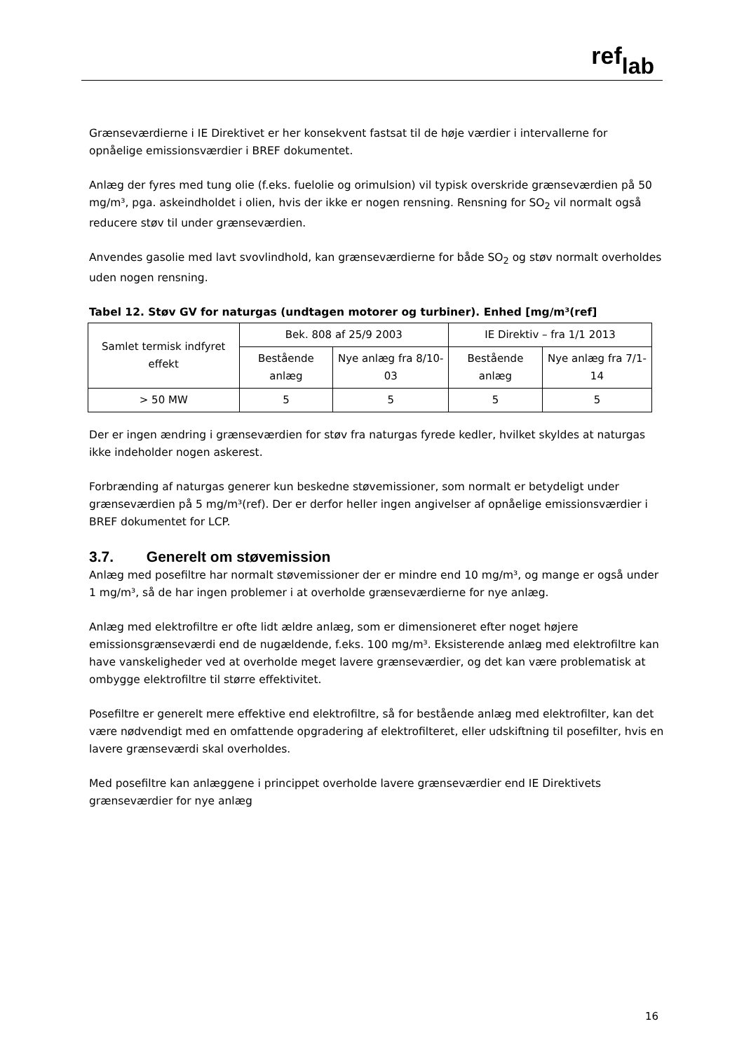ref<sub>lab</sub>
Grænseværdierne i IE Direktivet er her konsekvent fastsat til de høje værdier i intervallerne for opnåelige emissionsværdier i BREF dokumentet.
Anlæg der fyres med tung olie (f.eks. fuelolie og orimulsion) vil typisk overskride grænseværdien på 50 mg/m³, pga. askeindholdet i olien, hvis der ikke er nogen rensning. Rensning for SO<sub>2</sub> vil normalt også reducere støv til under grænseværdien.
Anvendes gasolie med lavt svovlindhold, kan grænseværdierne for både SO<sub>2</sub> og støv normalt overholdes uden nogen rensning.
Tabel 12. Støv GV for naturgas (undtagen motorer og turbiner). Enhed [mg/m³(ref]
| Samlet termisk indfyret effekt | Bek. 808 af 25/9 2003 | | IE Direktiv – fra 1/1 2013 | |
| --- | --- | --- | --- | --- |
| | Bestående anlæg | Nye anlæg fra 8/10-03 | Bestående anlæg | Nye anlæg fra 7/1-14 |
| > 50 MW | 5 | 5 | 5 | 5 |
Der er ingen ændring i grænseværdien for støv fra naturgas fyrede kedler, hvilket skyldes at naturgas ikke indeholder nogen askerest.
Forbrænding af naturgas generer kun beskedne støvemissioner, som normalt er betydeligt under grænseværdien på 5 mg/m³(ref). Der er derfor heller ingen angivelser af opnåelige emissionsværdier i BREF dokumentet for LCP.
3.7. Generelt om støvemission
Anlæg med posefiltre har normalt støvemissioner der er mindre end 10 mg/m³, og mange er også under 1 mg/m³, så de har ingen problemer i at overholde grænseværdierne for nye anlæg.
Anlæg med elektrofiltre er ofte lidt ældre anlæg, som er dimensioneret efter noget højere emissionsgrænseværdi end de nugældende, f.eks. 100 mg/m³. Eksisterende anlæg med elektrofiltre kan have vanskeligheder ved at overholde meget lavere grænseværdier, og det kan være problematisk at ombygge elektrofiltre til større effektivitet.
Posefiltre er generelt mere effektive end elektrofiltre, så for bestående anlæg med elektrofilter, kan det være nødvendigt med en omfattende opgradering af elektrofilteret, eller udskiftning til posefilter, hvis en lavere grænseværdi skal overholdes.
Med posefiltre kan anlæggene i princippet overholde lavere grænseværdier end IE Direktivets grænseværdier for nye anlæg
16